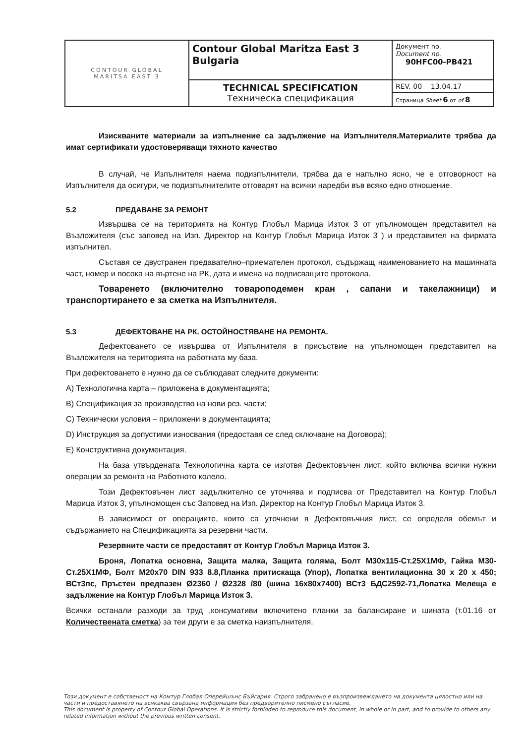| CONTOUR GLOBAL MARITSA EAST 3 | Contour Global Maritza East 3 Bulgaria | Документ no. Document no. 90HFC00-PB421 |
| | TECHNICAL SPECIFICATION Техническа спецификация | REV. 00 13.04.17 |
| | | Страница Sheet 6 от of 8 |
Изискваните материали за изпълнение са задължение на Изпълнителя.Материалите трябва да имат сертификати удостоверяващи тяхното качество
В случай, че Изпълнителя наема подизпълнители, трябва да е напълно ясно, че е отговорност на Изпълнителя да осигури, че подизпълнителите отговарят на всички наредби във всяко едно отношение.
5.2 ПРЕДАВАНЕ ЗА РЕМОНТ
Извършва се на територията на Контур Глобъл Марица Изток 3 от упълномощен представител на Възложителя (със заповед на Изп. Директор на Контур Глобъл Марица Изток 3 ) и представител на фирмата изпълнител.
Съставя се двустранен предавателно–приемателен протокол, съдържащ наименованието на машинната част, номер и посока на въртене на РК, дата и имена на подписващите протокола.
Товаренето (включително товароподемен кран , сапани и такелажници) и транспортирането е за сметка на Изпълнителя.
5.3 ДЕФЕКТОВАНЕ НА РК. ОСТОЙНОСТЯВАНЕ НА РЕМОНТА.
Дефектоването се извършва от Изпълнителя в присъствие на упълномощен представител на Възложителя на територията на работната му база.
При дефектоването е нужно да се съблюдават следните документи:
А) Технологична карта – приложена в документацията;
В) Спецификация за производство на нови рез. части;
С) Технически условия – приложени в документацията;
D) Инструкция за допустими износвания (предоставя се след сключване на Договора);
Е) Конструктивна документация.
На база утвърдената Технологична карта се изготвя Дефектовъчен лист, който включва всички нужни операции за ремонта на Работното колело.
Този Дефектовъчен лист задължително се уточнява и подписва от Представител на Контур Глобъл Марица Изток 3, упълномощен със Заповед на Изп. Директор на Контур Глобъл Марица Изток 3.
В зависимост от операциите, които са уточнени в Дефектовъчния лист, се определя обемът и съдържанието на Спецификацията за резервни части.
Резервните части се предоставят от Контур Глобъл Марица Изток 3.
Броня, Лопатка основна, Защита малка, Защита голяма, Болт М30х115-Ст.25Х1МФ, Гайка М30-Ст.25Х1МФ, Болт М20х70 DIN 933 8.8,Планка притискаща (Упор), Лопатка вентилационна 30 х 20 х 450; ВСт3пс, Пръстен предпазен Ø2360 / Ø2328 /80 (шина 16х80х7400) ВСт3 БДС2592-71,Лопатка Мелеща е задължение на Контур Глобъл Марица Изток 3.
Всички останали разходи за труд ,консумативи включитено планки за балансиране и шината (т.01.16 от Количествената сметка) за теи други е за сметка наизпълнителя.
Този документ е собственост на Комтур Глобал Оперейшънс Бъйгария. Строго забранено е възпроизвеждането на документа цялостно или на части и предоставянето на всякаква свързана информация без предварително писмено съгласие.
This document is property of Contour Global Operations. It is strictly forbidden to reproduce this document, in whole or in part, and to provide to others any related information without the previous written consent.